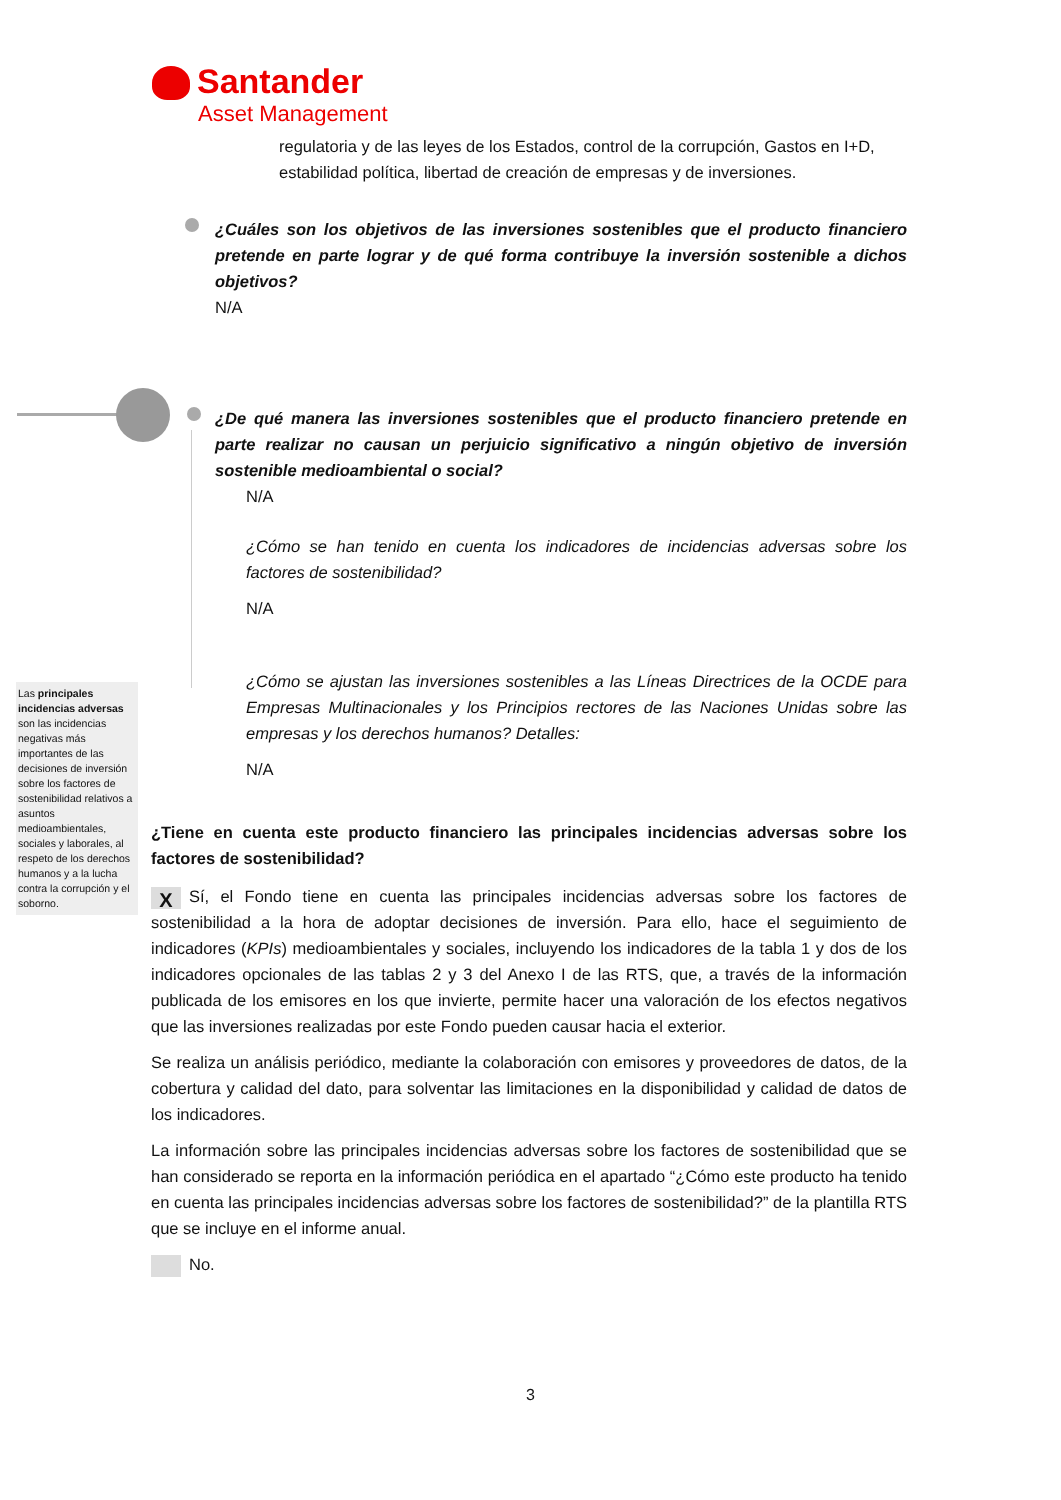Santander
Asset Management
regulatoria y de las leyes de los Estados, control de la corrupción, Gastos en I+D, estabilidad política, libertad de creación de empresas y de inversiones.
¿Cuáles son los objetivos de las inversiones sostenibles que el producto financiero pretende en parte lograr y de qué forma contribuye la inversión sostenible a dichos objetivos?
N/A
¿De qué manera las inversiones sostenibles que el producto financiero pretende en parte realizar no causan un perjuicio significativo a ningún objetivo de inversión sostenible medioambiental o social?
N/A
¿Cómo se han tenido en cuenta los indicadores de incidencias adversas sobre los factores de sostenibilidad?
N/A
¿Cómo se ajustan las inversiones sostenibles a las Líneas Directrices de la OCDE para Empresas Multinacionales y los Principios rectores de las Naciones Unidas sobre las empresas y los derechos humanos? Detalles:
N/A
Las principales incidencias adversas son las incidencias negativas más importantes de las decisiones de inversión sobre los factores de sostenibilidad relativos a asuntos medioambientales, sociales y laborales, al respeto de los derechos humanos y a la lucha contra la corrupción y el soborno.
¿Tiene en cuenta este producto financiero las principales incidencias adversas sobre los factores de sostenibilidad?
X Sí, el Fondo tiene en cuenta las principales incidencias adversas sobre los factores de sostenibilidad a la hora de adoptar decisiones de inversión. Para ello, hace el seguimiento de indicadores (KPIs) medioambientales y sociales, incluyendo los indicadores de la tabla 1 y dos de los indicadores opcionales de las tablas 2 y 3 del Anexo I de las RTS, que, a través de la información publicada de los emisores en los que invierte, permite hacer una valoración de los efectos negativos que las inversiones realizadas por este Fondo pueden causar hacia el exterior.
Se realiza un análisis periódico, mediante la colaboración con emisores y proveedores de datos, de la cobertura y calidad del dato, para solventar las limitaciones en la disponibilidad y calidad de datos de los indicadores.
La información sobre las principales incidencias adversas sobre los factores de sostenibilidad que se han considerado se reporta en la información periódica en el apartado “¿Cómo este producto ha tenido en cuenta las principales incidencias adversas sobre los factores de sostenibilidad?” de la plantilla RTS que se incluye en el informe anual.
No.
3